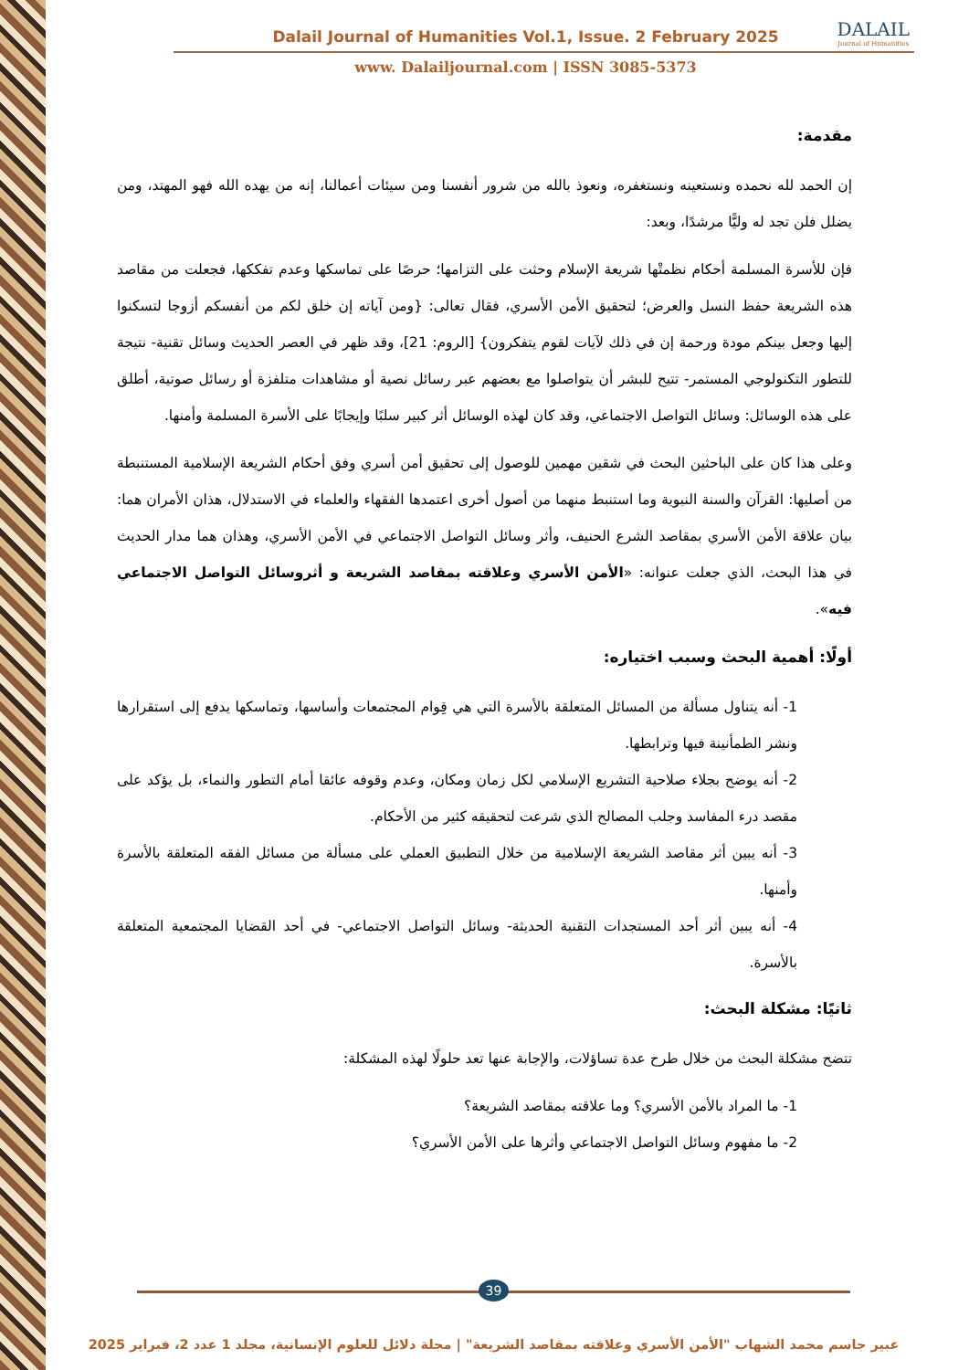DALAIL
Journal of Humanities
Dalail Journal of Humanities Vol.1, Issue. 2 February 2025
www. Dalailjournal.com | ISSN 3085-5373
مقدمة:
إن الحمد لله نحمده ونستعينه ونستغفره، ونعوذ بالله من شرور أنفسنا ومن سيئات أعمالنا، إنه من يهده الله فهو المهتد، ومن يضلل فلن تجد له وليًّا مرشدًا، وبعد:
فإن للأسرة المسلمة أحكام نظمتْها شريعة الإسلام وحثت على التزامها؛ حرصًا على تماسكها وعدم تفككها، فجعلت من مقاصد هذه الشريعة حفظ النسل والعرض؛ لتحقيق الأمن الأسري، فقال تعالى: {ومن آياته إن خلق لكم من أنفسكم أزوجا لتسكنوا إليها وجعل بينكم مودة ورحمة إن في ذلك لآيات لقوم يتفكرون} [الروم: 21]، وقد ظهر في العصر الحديث وسائل تقنية- نتيجة للتطور التكنولوجي المستمر- تتيح للبشر أن يتواصلوا مع بعضهم عبر رسائل نصية أو مشاهدات متلفزة أو رسائل صوتية، أطلق على هذه الوسائل: وسائل التواصل الاجتماعي، وقد كان لهذه الوسائل أثر كبير سلبًا وإيجابًا على الأسرة المسلمة وأمنها.
وعلى هذا كان على الباحثين البحث في شقين مهمين للوصول إلى تحقيق أمن أسري وفق أحكام الشريعة الإسلامية المستنبطة من أصليها: القرآن والسنة النبوية وما استنبط منهما من أصول أخرى اعتمدها الفقهاء والعلماء في الاستدلال، هذان الأمران هما: بيان علاقة الأمن الأسري بمقاصد الشرع الحنيف، وأثر وسائل التواصل الاجتماعي في الأمن الأسري، وهذان هما مدار الحديث في هذا البحث، الذي جعلت عنوانه: «الأمن الأسري وعلاقته بمقاصد الشريعة و أثروسائل التواصل الاجتماعي فيه».
أولًا: أهمية البحث وسبب اختياره:
1- أنه يتناول مسألة من المسائل المتعلقة بالأسرة التي هي قِوام المجتمعات وأساسها، وتماسكها يدفع إلى استقرارها ونشر الطمأنينة فيها وترابطها.
2- أنه يوضح بجلاء صلاحية التشريع الإسلامي لكل زمان ومكان، وعدم وقوفه عائقا أمام التطور والنماء، بل يؤكد على مقصد درء المفاسد وجلب المصالح الذي شرعت لتحقيقه كثير من الأحكام.
3- أنه يبين أثر مقاصد الشريعة الإسلامية من خلال التطبيق العملي على مسألة من مسائل الفقه المتعلقة بالأسرة وأمنها.
4- أنه يبين أثر أحد المستجدات التقنية الحديثة- وسائل التواصل الاجتماعي- في أحد القضايا المجتمعية المتعلقة بالأسرة.
ثانيًا: مشكلة البحث:
تتضح مشكلة البحث من خلال طرح عدة تساؤلات، والإجابة عنها تعد حلولًا لهذه المشكلة:
1- ما المراد بالأمن الأسري؟ وما علاقته بمقاصد الشريعة؟
2- ما مفهوم وسائل التواصل الاجتماعي وأثرها على الأمن الأسري؟
39
عبير جاسم محمد الشهاب "الأمن الأسري وعلاقته بمقاصد الشريعة" | مجلة دلائل للعلوم الإنسانية، مجلد 1 عدد 2، فبراير 2025